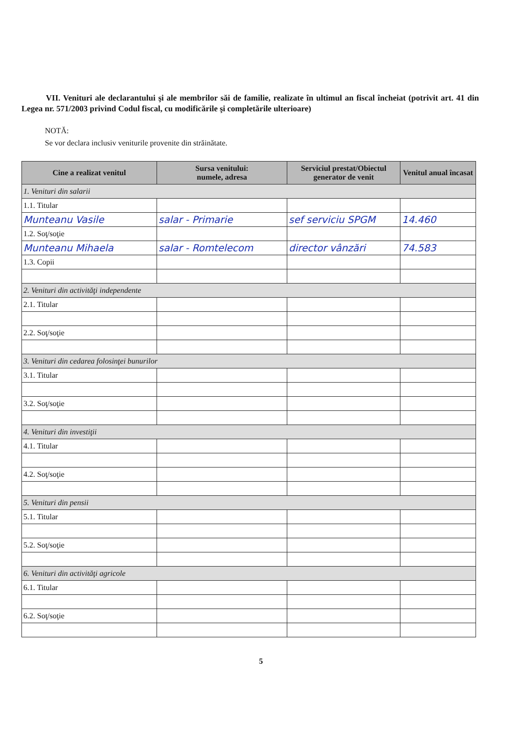VII. Venituri ale declarantului şi ale membrilor săi de familie, realizate în ultimul an fiscal încheiat (potrivit art. 41 din Legea nr. 571/2003 privind Codul fiscal, cu modificările şi completările ulterioare)
NOTĂ:
Se vor declara inclusiv veniturile provenite din străinătate.
| Cine a realizat venitul | Sursa venitului: numele, adresa | Serviciul prestat/Obiectul generator de venit | Venitul anual încasat |
| --- | --- | --- | --- |
| 1. Venituri din salarii | | | |
| 1.1. Titular | | | |
| Munteanu Vasile | salar - Primarie | sef serviciu SPGM | 14.460 |
| 1.2. Soţ/soţie | | | |
| Munteanu Mihaela | salar - Romtelecom | director vânzări | 74.583 |
| 1.3. Copii | | | |
| 2. Venituri din activităţi independente | | | |
| 2.1. Titular | | | |
| 2.2. Soţ/soţie | | | |
| 3. Venituri din cedarea folosinţei bunurilor | | | |
| 3.1. Titular | | | |
| 3.2. Soţ/soţie | | | |
| 4. Venituri din investiţii | | | |
| 4.1. Titular | | | |
| 4.2. Soţ/soţie | | | |
| 5. Venituri din pensii | | | |
| 5.1. Titular | | | |
| 5.2. Soţ/soţie | | | |
| 6. Venituri din activităţi agricole | | | |
| 6.1. Titular | | | |
| 6.2. Soţ/soţie | | | |
5